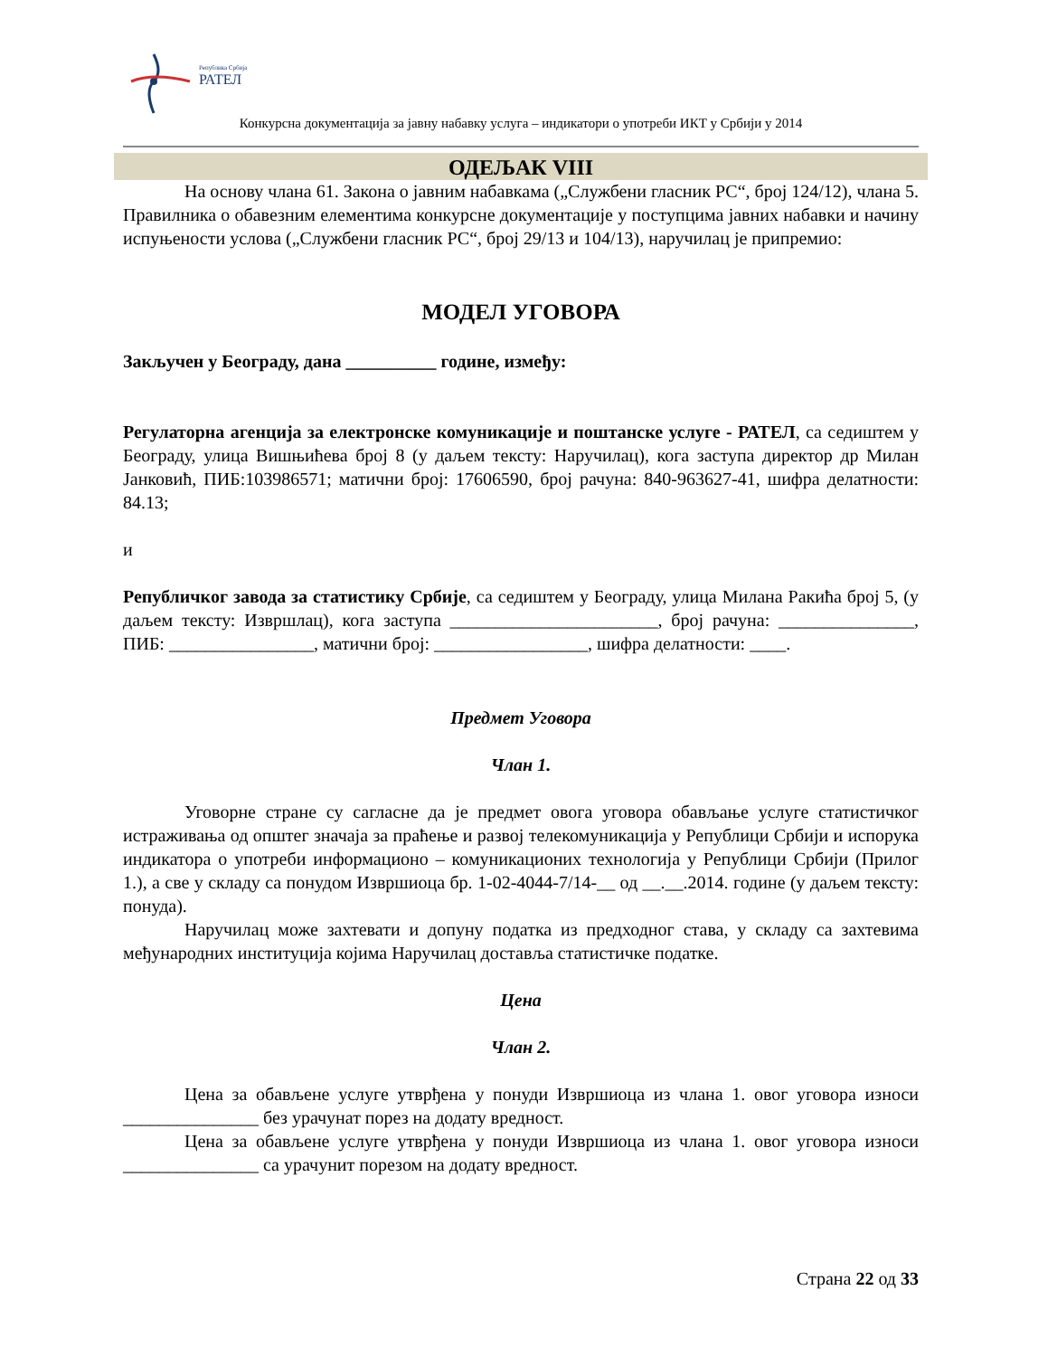Република Србија
РАТЕЛ
Конкурсна документација за јавну набавку услуга – индикатори о употреби ИКТ у Србији у 2014
ОДЕЉАК VIII
На основу члана 61. Закона о јавним набавкама („Службени гласник РС“, број 124/12), члана 5. Правилника о обавезним елементима конкурсне документације у поступцима јавних набавки и начину испуњености услова („Службени гласник РС“, број 29/13 и 104/13), наручилац је припремио:
МОДЕЛ УГОВОРА
Закључен у Београду, дана __________ године, између:
Регулаторна агенција за електронске комуникације и поштанске услуге - РАТЕЛ, са седиштем у Београду, улица Вишњићева број 8 (у даљем тексту: Наручилац), кога заступа директор др Милан Јанковић, ПИБ:103986571; матични број: 17606590, број рачуна: 840-963627-41, шифра делатности: 84.13;
и
Републичког завода за статистику Србије, са седиштем у Београду, улица Милана Ракића број 5, (у даљем тексту: Извршлац), кога заступа _______________________, број рачуна: _______________, ПИБ: ________________, матични број: _________________, шифра делатности: ____.
Предмет Уговора
Члан 1.
Уговорне стране су сагласне да је предмет овога уговора обављање услуге статистичког истраживања од општег значаја за праћење и развој телекомуникација у Републици Србији и испорука индикатора о употреби информационо – комуникационих технологија у Републици Србији (Прилог 1.), а све у складу са понудом Извршиоца бр. 1-02-4044-7/14-__ од __.__.2014. године (у даљем тексту: понуда).
Наручилац може захтевати и допуну податка из предходног става, у складу са захтевима међународних институција којима Наручилац доставља статистичке податке.
Цена
Члан 2.
Цена за обављене услуге утврђена у понуди Извршиоца из члана 1. овог уговора износи _______________ без урачунат порез на додату вредност.
Цена за обављене услуге утврђена у понуди Извршиоца из члана 1. овог уговора износи _______________ са урачунит порезом на додату вредност.
Страна 22 од 33